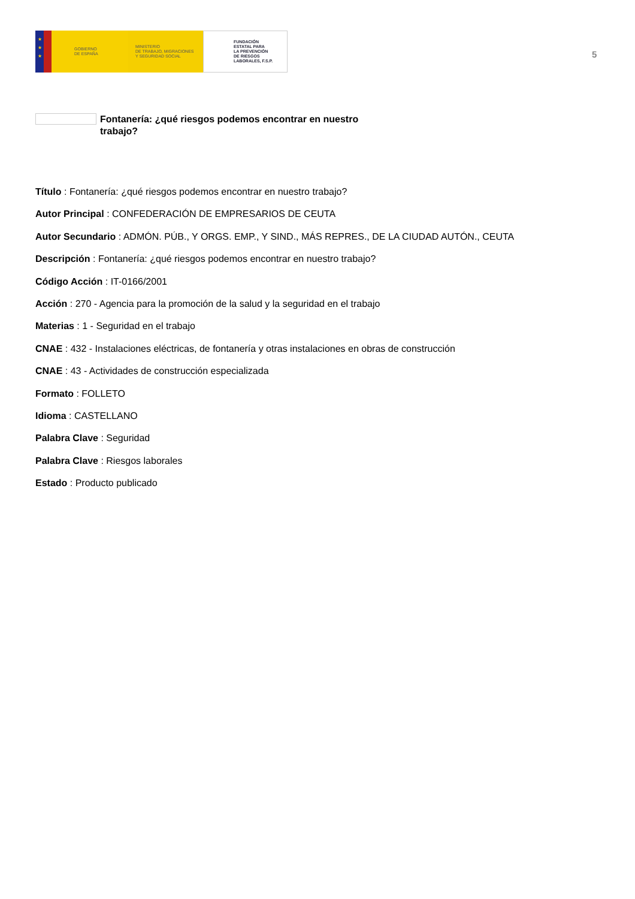★
★
★
GOBIERNO
DE ESPAÑA
MINISTERIO
DE TRABAJO, MIGRACIONES
Y SEGURIDAD SOCIAL
FUNDACIÓN
ESTATAL PARA
LA PREVENCIÓN
DE RIESGOS
LABORALES, F.S.P.
5
Fontanería: ¿qué riesgos podemos encontrar en nuestro trabajo?
Título : Fontanería: ¿qué riesgos podemos encontrar en nuestro trabajo?
Autor Principal : CONFEDERACIÓN DE EMPRESARIOS DE CEUTA
Autor Secundario : ADMÓN. PÚB., Y ORGS. EMP., Y SIND., MÁS REPRES., DE LA CIUDAD AUTÓN., CEUTA
Descripción : Fontanería: ¿qué riesgos podemos encontrar en nuestro trabajo?
Código Acción : IT-0166/2001
Acción : 270 - Agencia para la promoción de la salud y la seguridad en el trabajo
Materias : 1 - Seguridad en el trabajo
CNAE : 432 - Instalaciones eléctricas, de fontanería y otras instalaciones en obras de construcción
CNAE : 43 - Actividades de construcción especializada
Formato : FOLLETO
Idioma : CASTELLANO
Palabra Clave : Seguridad
Palabra Clave : Riesgos laborales
Estado : Producto publicado